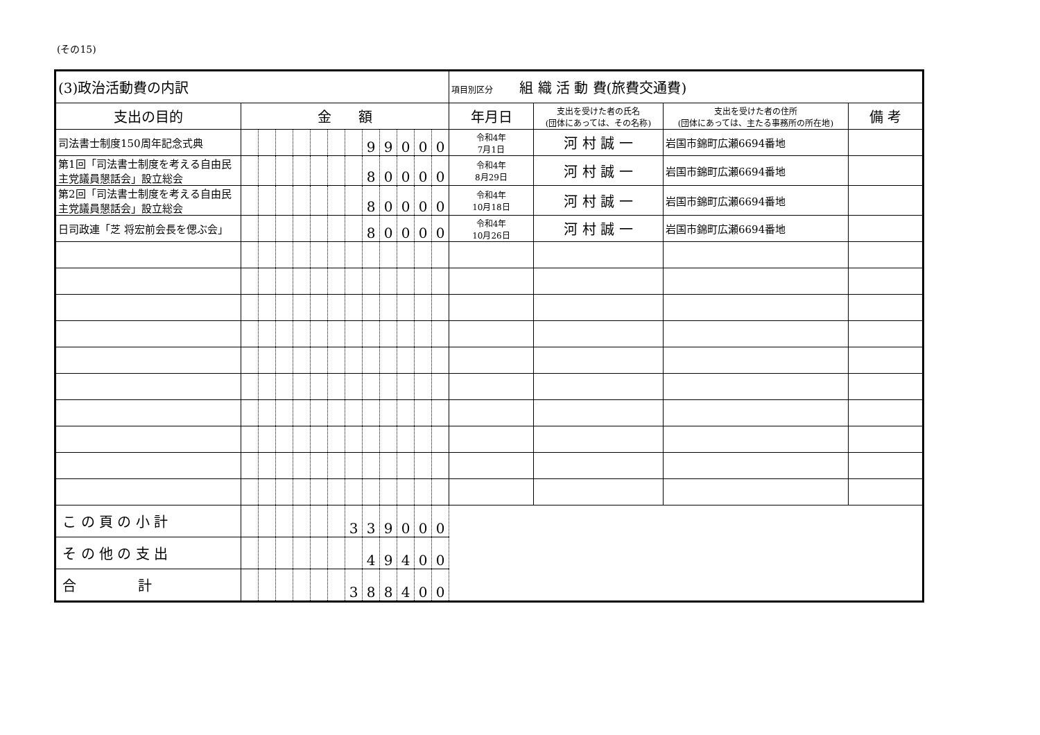(その15)
| (3)政治活動費の内訳 | | | | | | | | | | | | | 項目別区分 組 織 活 動 費(旅費交通費) | | | |
| --- | --- | --- | --- | --- | --- | --- | --- | --- | --- | --- | --- | --- | --- | --- | --- | --- |
| 支出の目的 | 金 額 | | | | | | | | | | | | 年月日 | 支出を受けた者の氏名 (団体にあっては、その名称) | 支出を受けた者の住所 (団体にあっては、主たる事務所の所在地) | 備 考 |
| 司法書士制度150周年記念式典 | | | | | | | | 9 | 9 | 0 | 0 | 0 | 令和4年 7月1日 | 河 村 誠 一 | 岩国市錦町広瀬6694番地 | |
| 第1回「司法書士制度を考える自由民主党議員懇話会」設立総会 | | | | | | | | 8 | 0 | 0 | 0 | 0 | 令和4年 8月29日 | 河 村 誠 一 | 岩国市錦町広瀬6694番地 | |
| 第2回「司法書士制度を考える自由民主党議員懇話会」設立総会 | | | | | | | | 8 | 0 | 0 | 0 | 0 | 令和4年 10月18日 | 河 村 誠 一 | 岩国市錦町広瀬6694番地 | |
| 日司政連「芝 将宏前会長を偲ぶ会」 | | | | | | | | 8 | 0 | 0 | 0 | 0 | 令和4年 10月26日 | 河 村 誠 一 | 岩国市錦町広瀬6694番地 | |
| こ の 頁 の 小 計 | | | | | | | 3 | 3 | 9 | 0 | 0 | 0 | | | | |
| そ の 他 の 支 出 | | | | | | | | 4 | 9 | 4 | 0 | 0 | | | | |
| 合 計 | | | | | | | 3 | 8 | 8 | 4 | 0 | 0 | | | | |